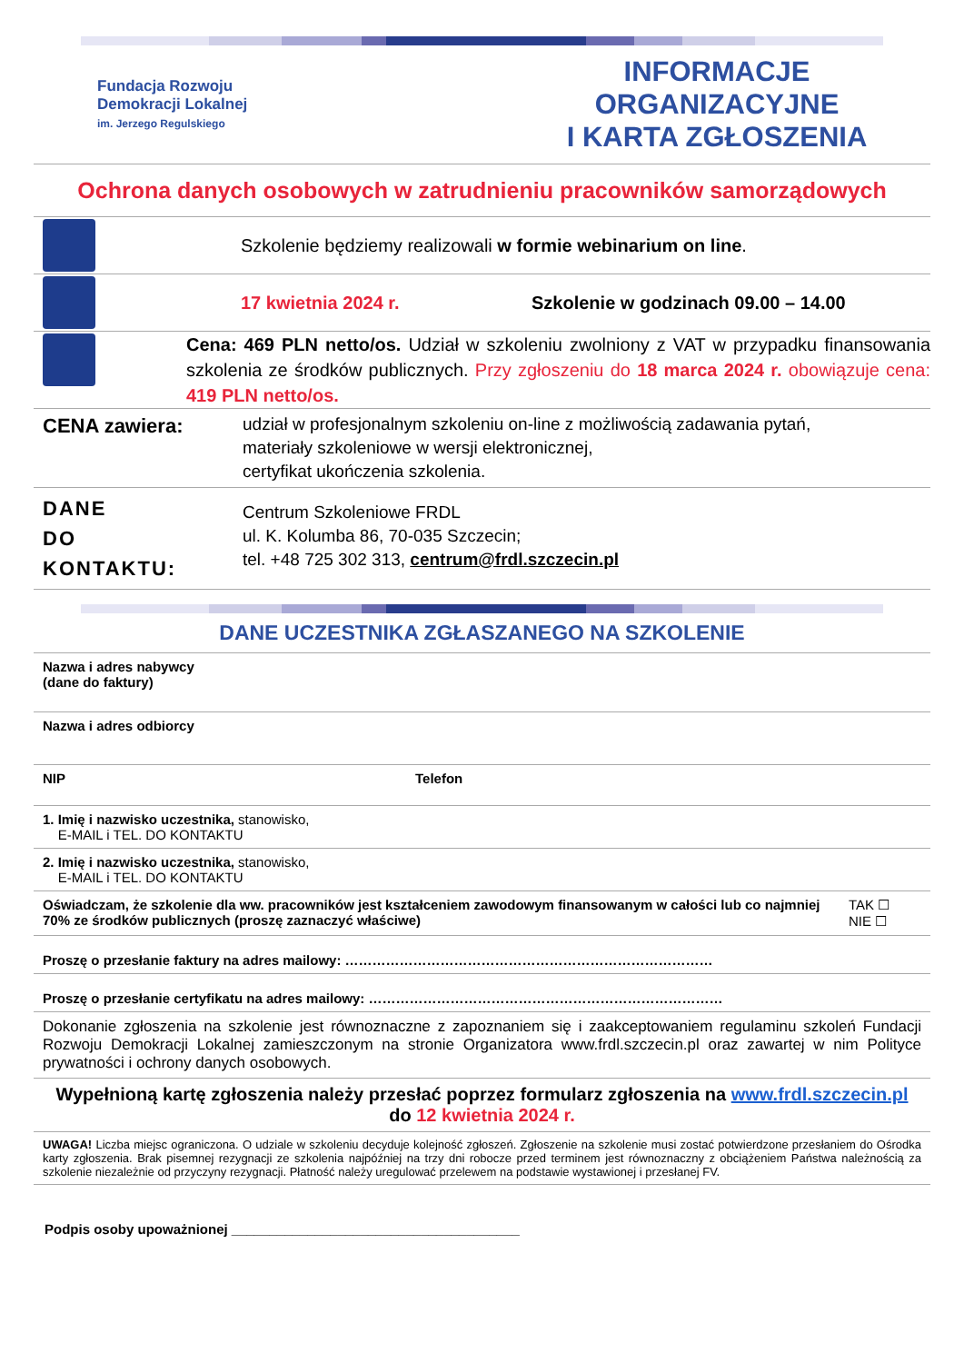Fundacja Rozwoju
Demokracji Lokalnej
im. Jerzego Regulskiego
INFORMACJE ORGANIZACYJNE
I KARTA ZGŁOSZENIA
Ochrona danych osobowych w zatrudnieniu pracowników samorządowych
Szkolenie będziemy realizowali w formie webinarium on line.
17 kwietnia 2024 r.
Szkolenie w godzinach 09.00 – 14.00
Cena: 469 PLN netto/os. Udział w szkoleniu zwolniony z VAT w przypadku finansowania szkolenia ze środków publicznych. Przy zgłoszeniu do 18 marca 2024 r. obowiązuje cena: 419 PLN netto/os.
CENA zawiera:
udział w profesjonalnym szkoleniu on-line z możliwością zadawania pytań,
materiały szkoleniowe w wersji elektronicznej,
certyfikat ukończenia szkolenia.
DANE
DO
KONTAKTU:
Centrum Szkoleniowe FRDL
ul. K. Kolumba 86, 70-035 Szczecin;
tel. +48 725 302 313, centrum@frdl.szczecin.pl
DANE UCZESTNIKA ZGŁASZANEGO NA SZKOLENIE
| Nazwa i adres nabywcy (dane do faktury) | | |
| Nazwa i adres odbiorcy | | |
| NIP | Telefon | |
| 1. Imię i nazwisko uczestnika, stanowisko, E-MAIL i TEL. DO KONTAKTU | | |
| 2. Imię i nazwisko uczestnika, stanowisko, E-MAIL i TEL. DO KONTAKTU | | |
| Oświadczam, że szkolenie dla ww. pracowników jest kształceniem zawodowym finansowanym w całości lub co najmniej 70% ze środków publicznych (proszę zaznaczyć właściwe) | | TAK ☐ NIE ☐ |
| Proszę o przesłanie faktury na adres mailowy: ……………………………………………………………………… | | |
| Proszę o przesłanie certyfikatu na adres mailowy: …………………………………………………………………… | | |
| Dokonanie zgłoszenia na szkolenie jest równoznaczne z zapoznaniem się i zaakceptowaniem regulaminu szkoleń Fundacji Rozwoju Demokracji Lokalnej zamieszczonym na stronie Organizatora www.frdl.szczecin.pl oraz zawartej w nim Polityce prywatności i ochrony danych osobowych. | | |
| Wypełnioną kartę zgłoszenia należy przesłać poprzez formularz zgłoszenia na www.frdl.szczecin.pl do 12 kwietnia 2024 r. | | |
| UWAGA! Liczba miejsc ograniczona. O udziale w szkoleniu decyduje kolejność zgłoszeń. Zgłoszenie na szkolenie musi zostać potwierdzone przesłaniem do Ośrodka karty zgłoszenia. Brak pisemnej rezygnacji ze szkolenia najpóźniej na trzy dni robocze przed terminem jest równoznaczny z obciążeniem Państwa należnością za szkolenie niezależnie od przyczyny rezygnacji. Płatność należy uregulować przelewem na podstawie wystawionej i przesłanej FV. | | |
Podpis osoby upoważnionej ______________________________________